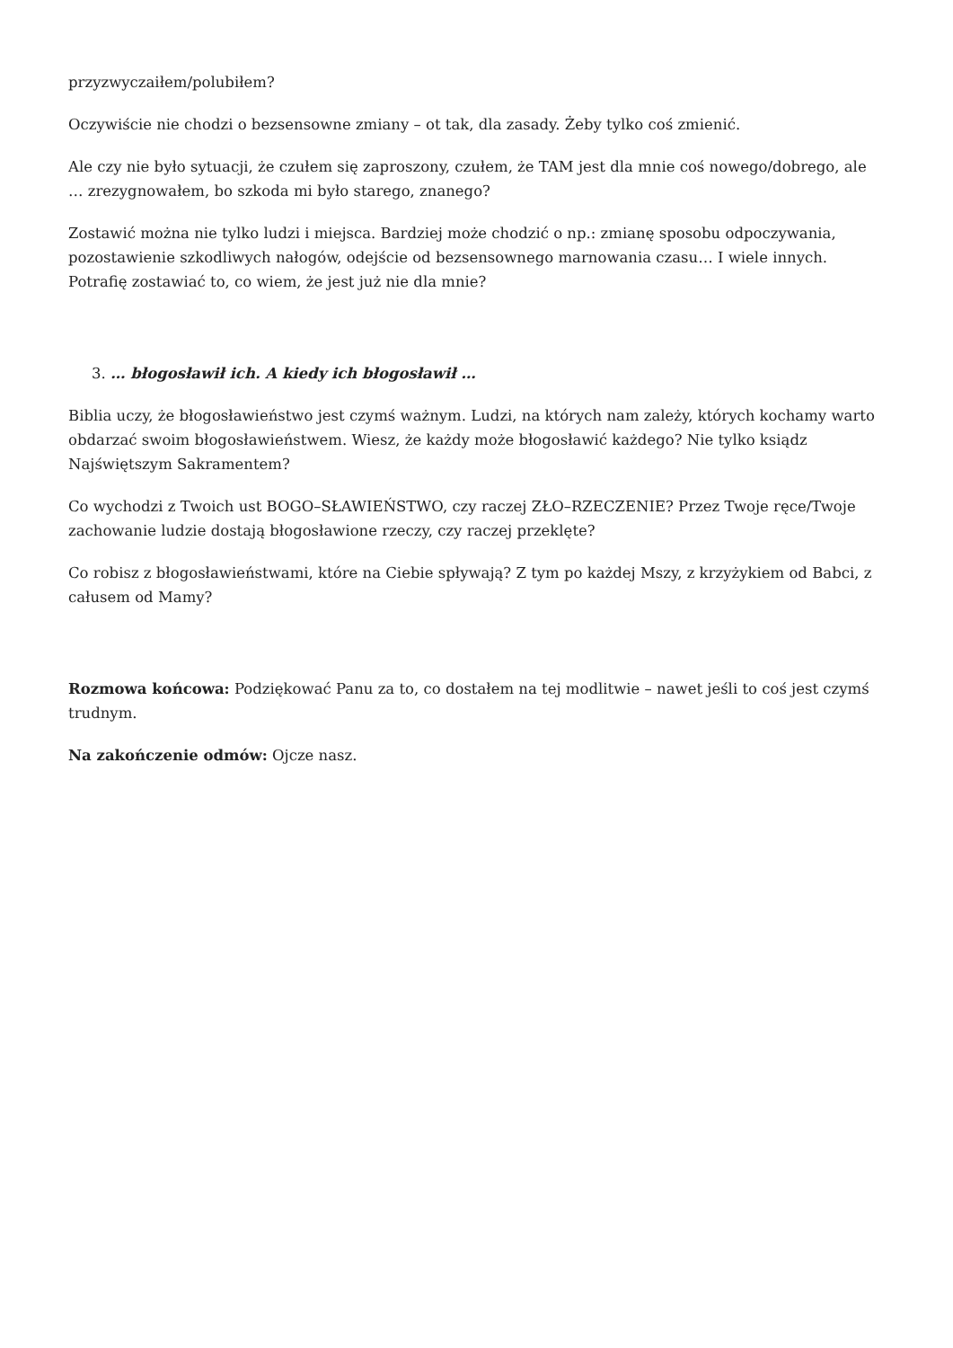przyzwyczaiłem/polubiłem?
Oczywiście nie chodzi o bezsensowne zmiany – ot tak, dla zasady. Żeby tylko coś zmienić.
Ale czy nie było sytuacji, że czułem się zaproszony, czułem, że TAM jest dla mnie coś nowego/dobrego, ale … zrezygnowałem, bo szkoda mi było starego, znanego?
Zostawić można nie tylko ludzi i miejsca. Bardziej może chodzić o np.: zmianę sposobu odpoczywania, pozostawienie szkodliwych nałogów, odejście od bezsensownego marnowania czasu… I wiele innych. Potrafię zostawiać to, co wiem, że jest już nie dla mnie?
3. … błogosławił ich. A kiedy ich błogosławił …
Biblia uczy, że błogosławieństwo jest czymś ważnym. Ludzi, na których nam zależy, których kochamy warto obdarzać swoim błogosławieństwem. Wiesz, że każdy może błogosławić każdego? Nie tylko ksiądz Najświętszym Sakramentem?
Co wychodzi z Twoich ust BOGO–SŁAWIEŃSTWO, czy raczej ZŁO–RZECZENIE? Przez Twoje ręce/Twoje zachowanie ludzie dostają błogosławione rzeczy, czy raczej przeklęte?
Co robisz z błogosławieństwami, które na Ciebie spływają? Z tym po każdej Mszy, z krzyżykiem od Babci, z całusem od Mamy?
Rozmowa końcowa: Podziękować Panu za to, co dostałem na tej modlitwie – nawet jeśli to coś jest czymś trudnym.
Na zakończenie odmów: Ojcze nasz.